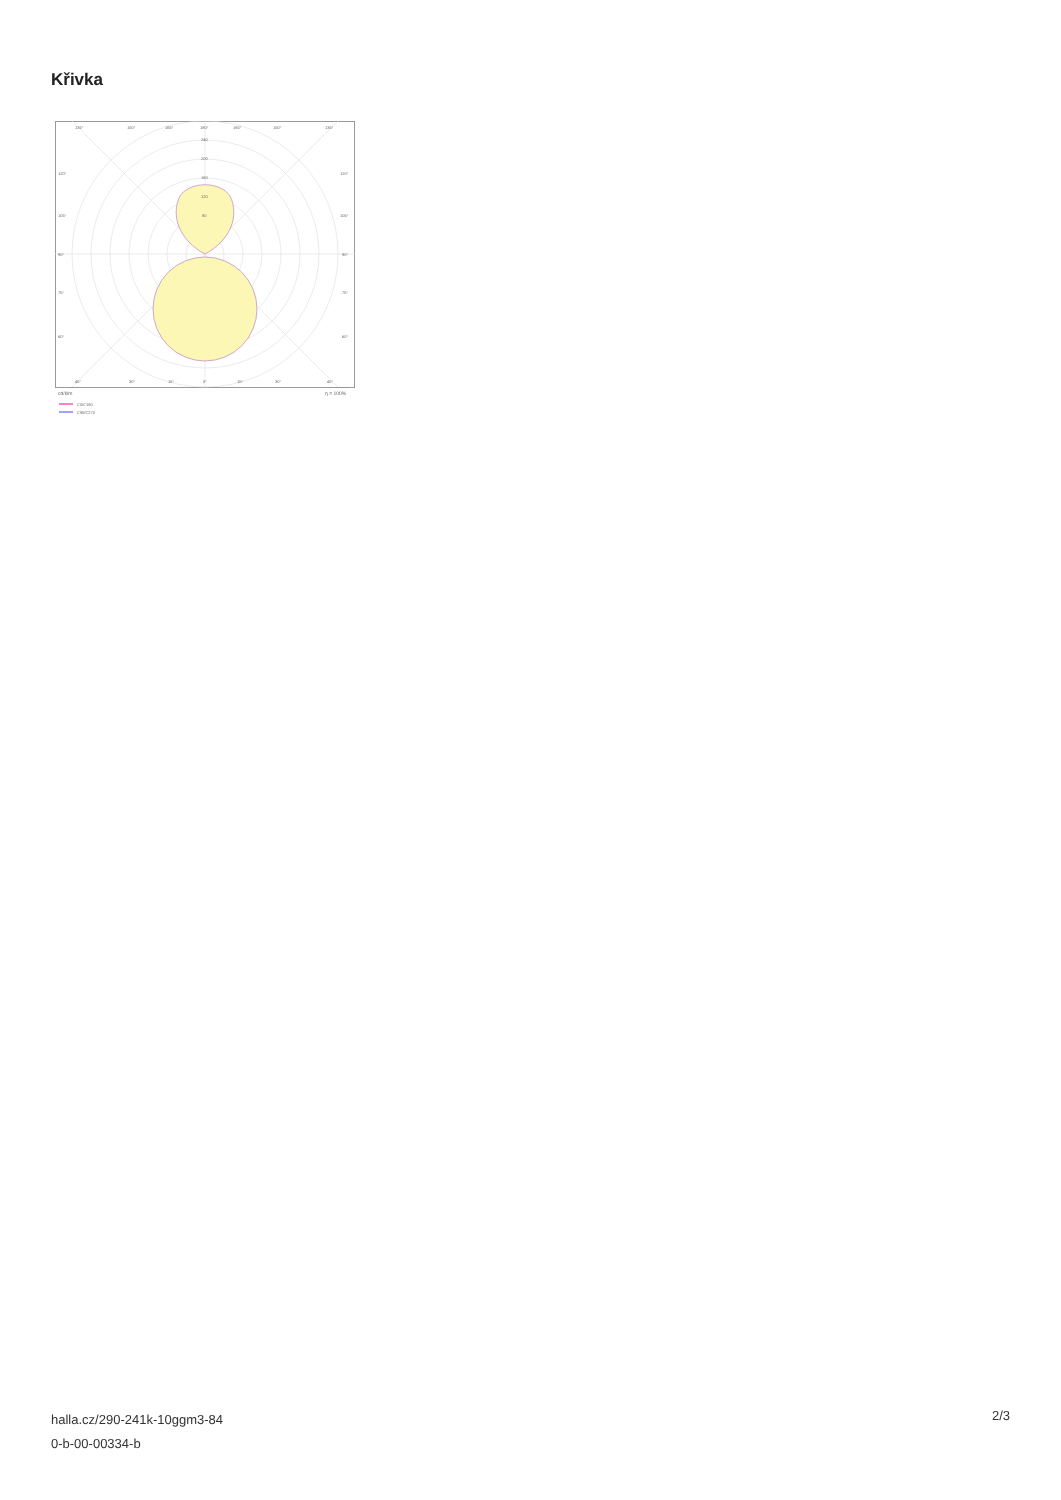Křivka
135°
150°
165°
180°
165°
150°
135°
240
200
160
120
80
120°
120°
105°
105°
90°
90°
75°
75°
60°
60°
45°
30°
15°
0°
15°
30°
45°
cd/klm
η = 100%
C0/C180
C90/C270
halla.cz/290-241k-10ggm3-84
0-b-00-00334-b
2/3